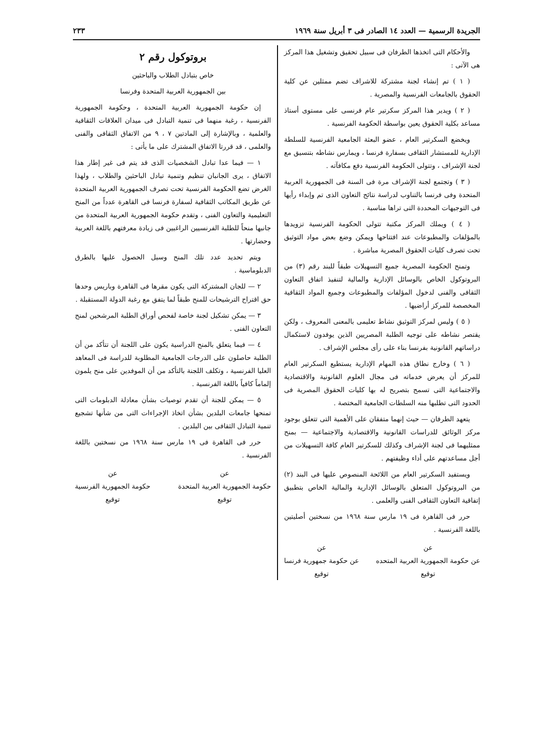الجريدة الرسمية — العدد ١٤ الصادر فى ٣ أبريل سنة ١٩٦٩ ٢٣٣
والأحكام التى اتخذها الطرفان فى سبيل تحقيق وتشغيل هذا المركز هى الآتى :
( ١ ) تم إنشاء لجنة مشتركة للاشراف تضم ممثلين عن كلية الحقوق بالجامعات الفرنسية والمصرية .
( ٢ ) ويدير هذا المركز سكرتير عام فرنسى على مستوى أستاذ مساعد بكلية الحقوق يعين بواسطة الحكومة الفرنسية .
ويخضع السكرتير العام ، عضو البعثة الجامعية الفرنسية للسلطة الإدارية للمستشار الثقافى بسفارة فرنسا ، ويمارس نشاطه بتنسيق مع لجنة الإشراف ، وتتولى الحكومة الفرنسية دفع مكافآته .
( ٣ ) وتجتمع لجنة الإشراف مرة فى السنة فى الجمهورية العربية المتحدة وفى فرنسا بالتناوب لدراسة نتائج التعاون الذى تم وإبداء رأيها فى التوجيهات المحددة التى تراها مناسبة .
( ٤ ) ويملك المركز مكتبة تتولى الحكومة الفرنسية تزويدها بالمؤلفات والمطبوعات عند افتتاحها ويمكن وضع بعض مواد التوثيق تحت تصرف كليات الحقوق المصرية مباشرة .
وتمنح الحكومة المصرية جميع التسهيلات طبقاً للبند رقم (٣) من البروتوكول الخاص بالوسائل الإدارية والمالية لتنفيذ اتفاق التعاون الثقافى والفنى لدخول المؤلفات والمطبوعات وجميع المواد الثقافية المخصصة للمركز أراضيها .
( ٥ ) وليس لمركز التوثيق نشاط تعليمى بالمعنى المعروف ، ولكن يقتصر نشاطه على توجيه الطلبة المصريين الذين يوفدون لاستكمال دراساتهم القانونية بفرنسا بناء على رأى مجلس الإشراف .
( ٦ ) وخارج نطاق هذه المهام الإدارية يستطيع السكرتير العام للمركز أن يعرض خدماته فى مجال العلوم القانونية والاقتصادية والاجتماعية التى تسمح بتصريح له بها كليات الحقوق المصرية فى الحدود التى تطلبها منه السلطات الجامعية المختصة .
يتعهد الطرفان — حيث إنهما متفقان على الأهمية التى تتعلق بوجود مركز الوثائق للدراسات القانونية والاقتصادية والاجتماعية — بمنح ممثليهما فى لجنة الإشراف وكذلك للسكرتير العام كافة التسهيلات من أجل مساعدتهم على أداء وظيفتهم .
ويستفيد السكرتير العام من اللائحة المنصوص عليها فى البند (٢) من البروتوكول المتعلق بالوسائل الإدارية والمالية الخاص بتطبيق إتفاقية التعاون الثقافى الفنى والعلمى .
حرر فى القاهرة فى ١٩ مارس سنة ١٩٦٨ من نسختين أصليتين باللغة الفرنسية .
عن
عن حكومة الجمهورية العربية المتحده
توقيع
عن
عن حكومة جمهورية فرنسا
توقيع
بروتوكول رقم ٢
خاص بتبادل الطلاب والباحثين
بين الجمهورية العربية المتحدة وفرنسا
إن حكومة الجمهورية العربية المتحدة ، وحكومة الجمهورية الفرنسية ، رغبة منهما فى تنمية التبادل فى ميدان العلاقات الثقافية والعلمية ، وبالإشارة إلى المادتين ٧ ، ٩ من الاتفاق الثقافى والفنى والعلمى ، قد قررتا الاتفاق المشترك على ما يأتى :
١ — فيما عدا تبادل الشخصيات الذى قد يتم فى غير إطار هذا الاتفاق ، يرى الجانبان تنظيم وتنمية تبادل الباحثين والطلاب ، ولهذا الغرض تضع الحكومة الفرنسية تحت تصرف الجمهورية العربية المتحدة عن طريق المكاتب الثقافية لسفارة فرنسا فى القاهرة عدداً من المنح التعليمية والتعاون الفنى ، وتقدم حكومة الجمهورية العربية المتحدة من جانبها منحاً للطلبة الفرنسيين الراغبين فى زيادة معرفتهم باللغة العربية وحضارتها .
ويتم تحديد عدد تلك المنح وسبل الحصول عليها بالطرق الدبلوماسية .
٢ — للجان المشتركة التى يكون مقرها فى القاهرة وباريس وحدها حق اقتراح الترشيحات للمنح طبقاً لما يتفق مع رغبة الدولة المستقبلة .
٣ — يمكن تشكيل لجنة خاصة لفحص أوراق الطلبة المرشحين لمنح التعاون الفنى .
٤ — فيما يتعلق بالمنح الدراسية يكون على اللجنة أن تتأكد من أن الطلبة حاصلون على الدرجات الجامعية المطلوبة للدراسة فى المعاهد العليا الفرنسية ، وتكلف اللجنة بالتأكد من أن الموفدين على منح يلمون إلماماً كافياً باللغة الفرنسية .
٥ — يمكن للجنة أن تقدم توصيات بشأن معادلة الدبلومات التى تمنحها جامعات البلدين بشأن اتخاذ الإجراءات التى من شأنها تشجيع تنمية التبادل الثقافى بين البلدين .
حرر فى القاهرة فى ١٩ مارس سنة ١٩٦٨ من نسختين باللغة الفرنسية .
عن
حكومة الجمهورية العربية المتحدة
توقيع
عن
حكومة الجمهورية الفرنسية
توقيع